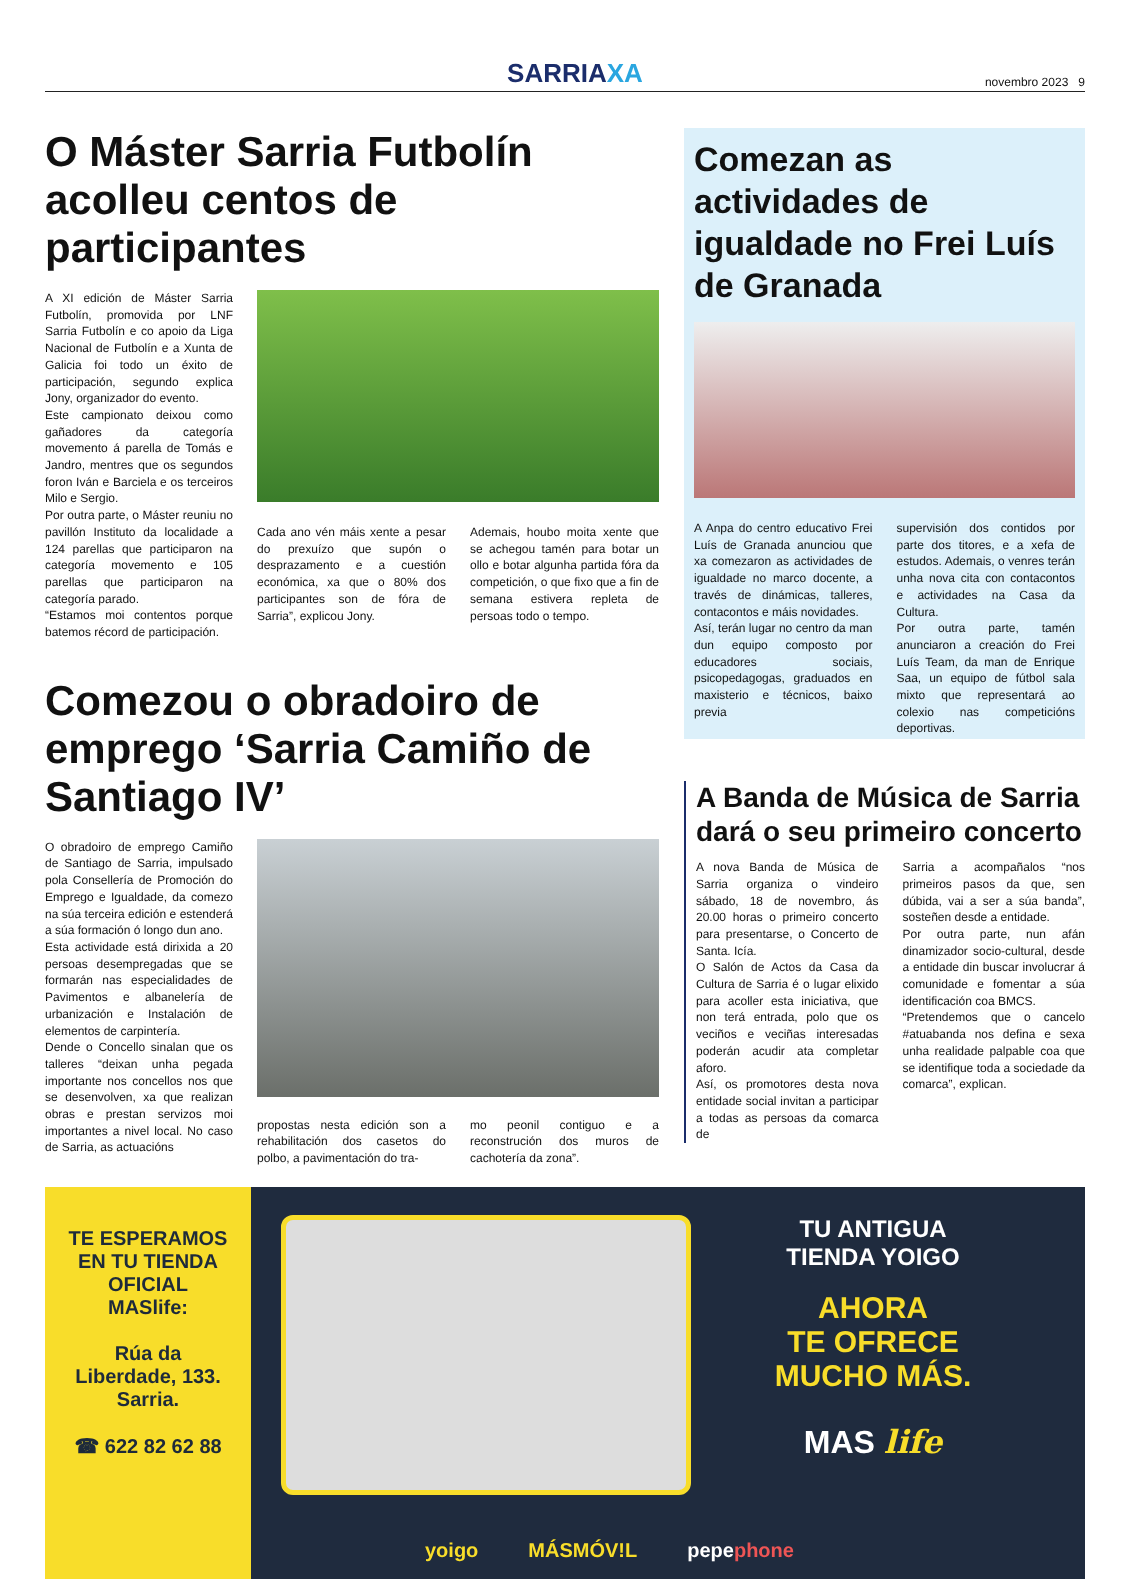SARRIAXA
novembro 2023 9
O Máster Sarria Futbolín acolleu centos de participantes
A XI edición de Máster Sarria Futbolín, promovida por LNF Sarria Futbolín e co apoio da Liga Nacional de Futbolín e a Xunta de Galicia foi todo un éxito de participación, segundo explica Jony, organizador do evento.
Este campionato deixou como gañadores da categoría movemento á parella de Tomás e Jandro, mentres que os segundos foron Iván e Barciela e os terceiros Milo e Sergio.
Por outra parte, o Máster reuniu no pavillón Instituto da localidade a 124 parellas que participaron na categoría movemento e 105 parellas que participaron na categoría parado.
“Estamos moi contentos porque batemos récord de participación.
Cada ano vén máis xente a pesar do prexuízo que supón o desprazamento e a cuestión económica, xa que o 80% dos participantes son de fóra de Sarria”, explicou Jony.
Ademais, houbo moita xente que se achegou tamén para botar un ollo e botar algunha partida fóra da competición, o que fixo que a fin de semana estivera repleta de persoas todo o tempo.
Comezou o obradoiro de emprego ‘Sarria Camiño de Santiago IV’
O obradoiro de emprego Camiño de Santiago de Sarria, impulsado pola Consellería de Promoción do Emprego e Igualdade, da comezo na súa terceira edición e estenderá a súa formación ó longo dun ano.
Esta actividade está dirixida a 20 persoas desempregadas que se formarán nas especialidades de Pavimentos e albanelería de urbanización e Instalación de elementos de carpintería.
Dende o Concello sinalan que os talleres “deixan unha pegada importante nos concellos nos que se desenvolven, xa que realizan obras e prestan servizos moi importantes a nivel local. No caso de Sarria, as actuacións
propostas nesta edición son a rehabilitación dos casetos do polbo, a pavimentación do tra-
mo peonil contiguo e a reconstrución dos muros de cachotería da zona”.
Comezan as actividades de igualdade no Frei Luís de Granada
A Anpa do centro educativo Frei Luís de Granada anunciou que xa comezaron as actividades de igualdade no marco docente, a través de dinámicas, talleres, contacontos e máis novidades.
Así, terán lugar no centro da man dun equipo composto por educadores sociais, psicopedagogas, graduados en maxisterio e técnicos, baixo previa
supervisión dos contidos por parte dos titores, e a xefa de estudos. Ademais, o venres terán unha nova cita con contacontos e actividades na Casa da Cultura.
Por outra parte, tamén anunciaron a creación do Frei Luís Team, da man de Enrique Saa, un equipo de fútbol sala mixto que representará ao colexio nas competicións deportivas.
A Banda de Música de Sarria dará o seu primeiro concerto
A nova Banda de Música de Sarria organiza o vindeiro sábado, 18 de novembro, ás 20.00 horas o primeiro concerto para presentarse, o Concerto de Santa. Icía.
O Salón de Actos da Casa da Cultura de Sarria é o lugar elixido para acoller esta iniciativa, que non terá entrada, polo que os veciños e veciñas interesadas poderán acudir ata completar aforo.
Así, os promotores desta nova entidade social invitan a participar a todas as persoas da comarca de
Sarria a acompañalos “nos primeiros pasos da que, sen dúbida, vai a ser a súa banda”, sosteñen desde a entidade.
Por outra parte, nun afán dinamizador socio-cultural, desde a entidade din buscar involucrar á comunidade e fomentar a súa identificación coa BMCS.
“Pretendemos que o cancelo #atuabanda nos defina e sexa unha realidade palpable coa que se identifique toda a sociedade da comarca”, explican.
TE ESPERAMOS
EN TU TIENDA
OFICIAL
MASlife:
Rúa da
Liberdade, 133.
Sarria.
☎ 622 82 62 88
TU ANTIGUA
TIENDA YOIGO
AHORA
TE OFRECE
MUCHO MÁS.
MAS life
yoigo MÁSMÓV!L pepephone